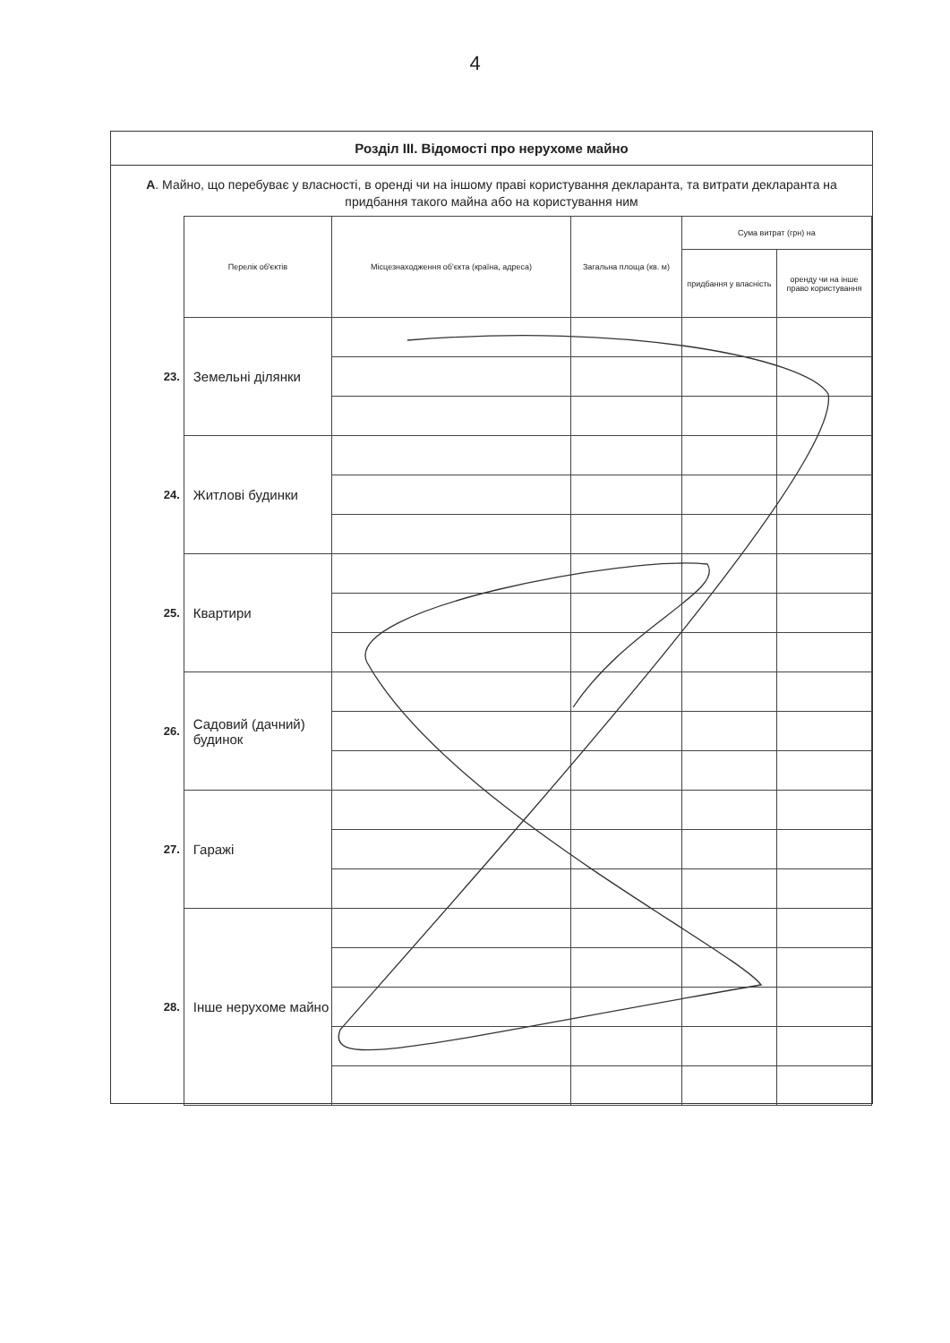4
Розділ ІІІ. Відомості про нерухоме майно
А. Майно, що перебуває у власності, в оренді чи на іншому праві користування декларанта, та витрати декларанта на придбання такого майна або на користування ним
| | Перелік об'єктів | Місцезнаходження об'єкта (країна, адреса) | Загальна площа (кв. м) | Сума витрат (грн) на | |
| --- | --- | --- | --- | --- | --- |
| | | | | придбання у власність | оренду чи на інше право користування |
| 23. | Земельні ділянки | | | | |
| 24. | Житлові будинки | | | | |
| 25. | Квартири | | | | |
| 26. | Садовий (дачний) будинок | | | | |
| 27. | Гаражі | | | | |
| 28. | Інше нерухоме майно | | | | |